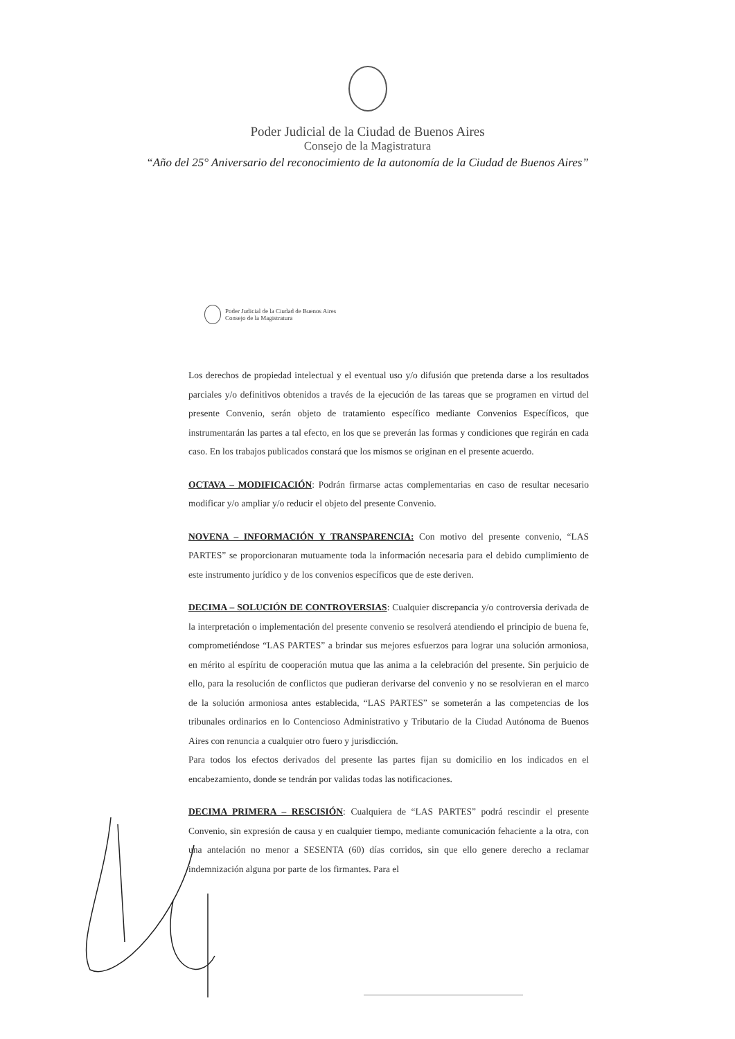Poder Judicial de la Ciudad de Buenos Aires
Consejo de la Magistratura
“Año del 25° Aniversario del reconocimiento de la autonomía de la Ciudad de Buenos Aires”
Poder Judicial de la Ciudad de Buenos Aires
Consejo de la Magistratura
Los derechos de propiedad intelectual y el eventual uso y/o difusión que pretenda darse a los resultados parciales y/o definitivos obtenidos a través de la ejecución de las tareas que se programen en virtud del presente Convenio, serán objeto de tratamiento específico mediante Convenios Específicos, que instrumentarán las partes a tal efecto, en los que se preverán las formas y condiciones que regirán en cada caso. En los trabajos publicados constará que los mismos se originan en el presente acuerdo.
OCTAVA – MODIFICACIÓN: Podrán firmarse actas complementarias en caso de resultar necesario modificar y/o ampliar y/o reducir el objeto del presente Convenio.
NOVENA – INFORMACIÓN Y TRANSPARENCIA: Con motivo del presente convenio, “LAS PARTES” se proporcionaran mutuamente toda la información necesaria para el debido cumplimiento de este instrumento jurídico y de los convenios específicos que de este deriven.
DECIMA – SOLUCIÓN DE CONTROVERSIAS: Cualquier discrepancia y/o controversia derivada de la interpretación o implementación del presente convenio se resolverá atendiendo el principio de buena fe, comprometiéndose “LAS PARTES” a brindar sus mejores esfuerzos para lograr una solución armoniosa, en mérito al espíritu de cooperación mutua que las anima a la celebración del presente. Sin perjuicio de ello, para la resolución de conflictos que pudieran derivarse del convenio y no se resolvieran en el marco de la solución armoniosa antes establecida, “LAS PARTES” se someterán a las competencias de los tribunales ordinarios en lo Contencioso Administrativo y Tributario de la Ciudad Autónoma de Buenos Aires con renuncia a cualquier otro fuero y jurisdicción.
Para todos los efectos derivados del presente las partes fijan su domicilio en los indicados en el encabezamiento, donde se tendrán por validas todas las notificaciones.
DECIMA PRIMERA – RESCISIÓN: Cualquiera de “LAS PARTES” podrá rescindir el presente Convenio, sin expresión de causa y en cualquier tiempo, mediante comunicación fehaciente a la otra, con una antelación no menor a SESENTA (60) días corridos, sin que ello genere derecho a reclamar indemnización alguna por parte de los firmantes. Para el